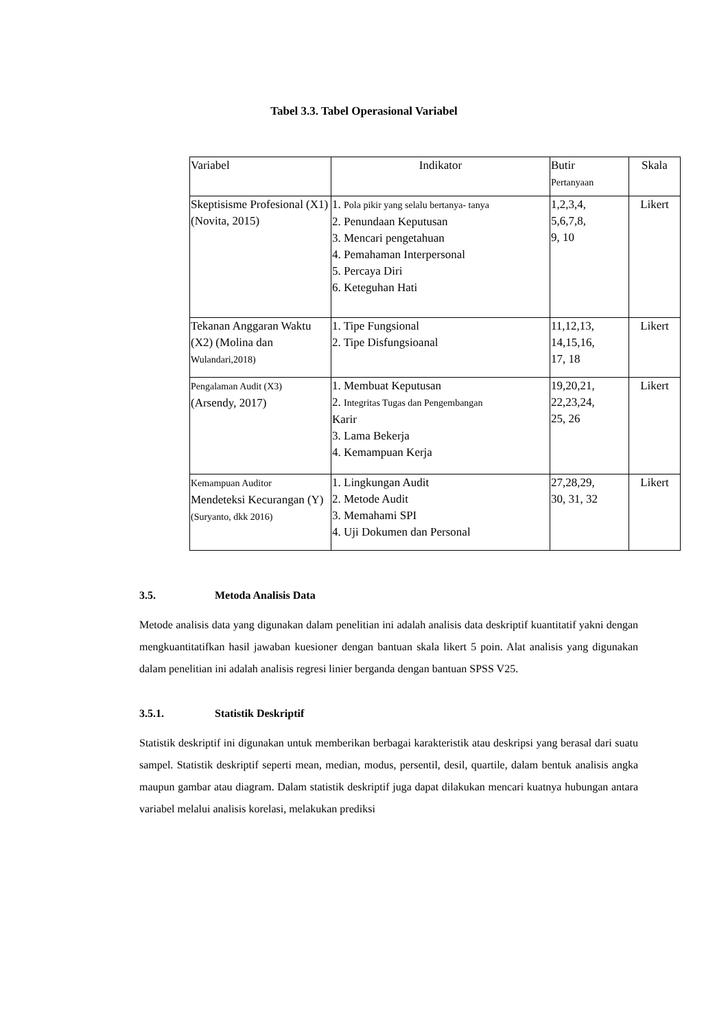Tabel 3.3. Tabel Operasional Variabel
| Variabel | Indikator | Butir Pertanyaan | Skala |
| --- | --- | --- | --- |
| Skeptisisme Profesional (X1) (Novita, 2015) | 1. Pola pikir yang selalu bertanya- tanya 2. Penundaan Keputusan 3. Mencari pengetahuan 4. Pemahaman Interpersonal 5. Percaya Diri 6. Keteguhan Hati | 1,2,3,4, 5,6,7,8, 9, 10 | Likert |
| Tekanan Anggaran Waktu (X2) (Molina dan Wulandari,2018) | 1. Tipe Fungsional 2. Tipe Disfungsioanal | 11,12,13, 14,15,16, 17, 18 | Likert |
| Pengalaman Audit (X3) (Arsendy, 2017) | 1. Membuat Keputusan 2. Integritas Tugas dan Pengembangan Karir 3. Lama Bekerja 4. Kemampuan Kerja | 19,20,21, 22,23,24, 25, 26 | Likert |
| Kemampuan Auditor Mendeteksi Kecurangan (Y) (Suryanto, dkk 2016) | 1. Lingkungan Audit 2. Metode Audit 3. Memahami SPI 4. Uji Dokumen dan Personal | 27,28,29, 30, 31, 32 | Likert |
3.5. Metoda Analisis Data
Metode analisis data yang digunakan dalam penelitian ini adalah analisis data deskriptif kuantitatif yakni dengan mengkuantitatifkan hasil jawaban kuesioner dengan bantuan skala likert 5 poin. Alat analisis yang digunakan dalam penelitian ini adalah analisis regresi linier berganda dengan bantuan SPSS V25.
3.5.1. Statistik Deskriptif
Statistik deskriptif ini digunakan untuk memberikan berbagai karakteristik atau deskripsi yang berasal dari suatu sampel. Statistik deskriptif seperti mean, median, modus, persentil, desil, quartile, dalam bentuk analisis angka maupun gambar atau diagram. Dalam statistik deskriptif juga dapat dilakukan mencari kuatnya hubungan antara variabel melalui analisis korelasi, melakukan prediksi